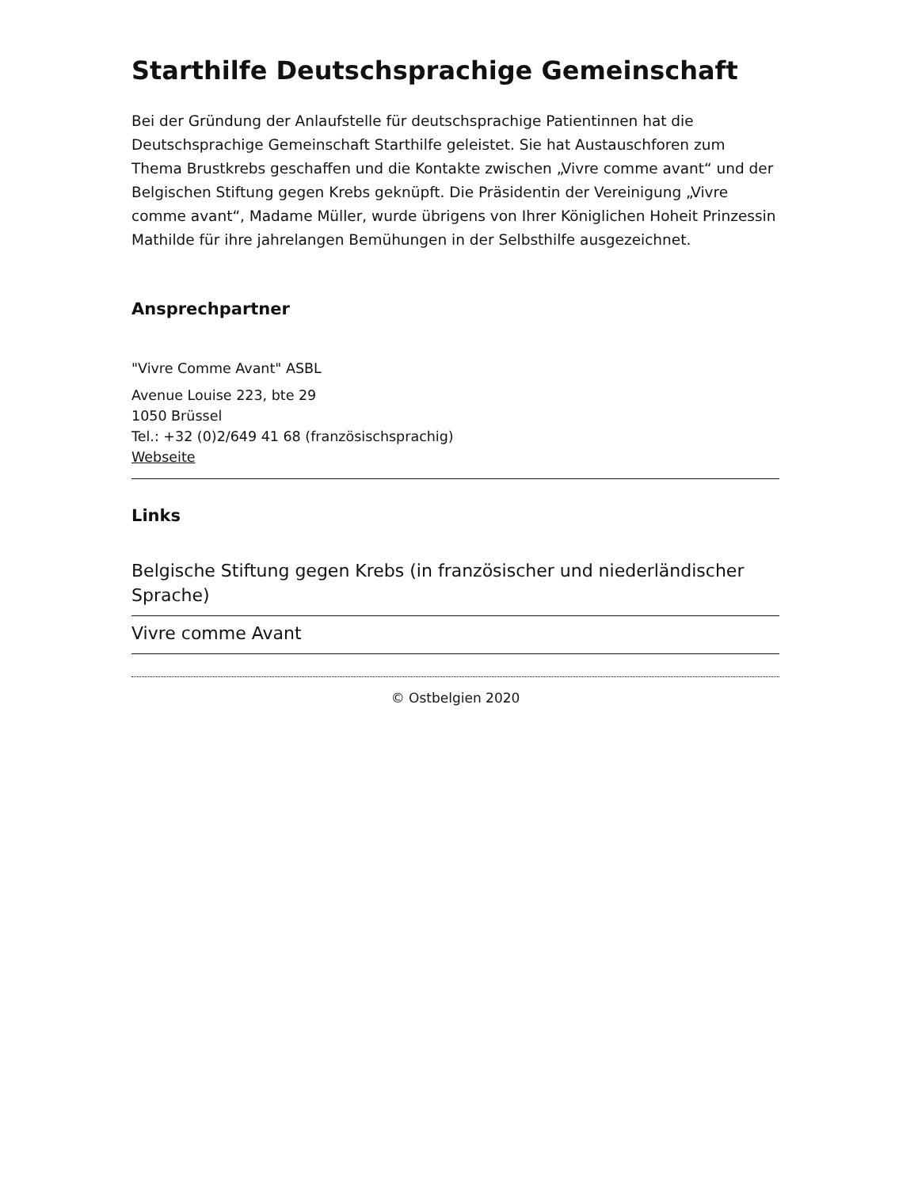Starthilfe Deutschsprachige Gemeinschaft
Bei der Gründung der Anlaufstelle für deutschsprachige Patientinnen hat die Deutschsprachige Gemeinschaft Starthilfe geleistet. Sie hat Austauschforen zum Thema Brustkrebs geschaffen und die Kontakte zwischen „Vivre comme avant“ und der Belgischen Stiftung gegen Krebs geknüpft. Die Präsidentin der Vereinigung „Vivre comme avant“, Madame Müller, wurde übrigens von Ihrer Königlichen Hoheit Prinzessin Mathilde für ihre jahrelangen Bemühungen in der Selbsthilfe ausgezeichnet.
Ansprechpartner
"Vivre Comme Avant" ASBL
Avenue Louise 223, bte 29
1050 Brüssel
Tel.: +32 (0)2/649 41 68 (französischsprachig)
Webseite
Links
Belgische Stiftung gegen Krebs (in französischer und niederländischer Sprache)
Vivre comme Avant
© Ostbelgien 2020